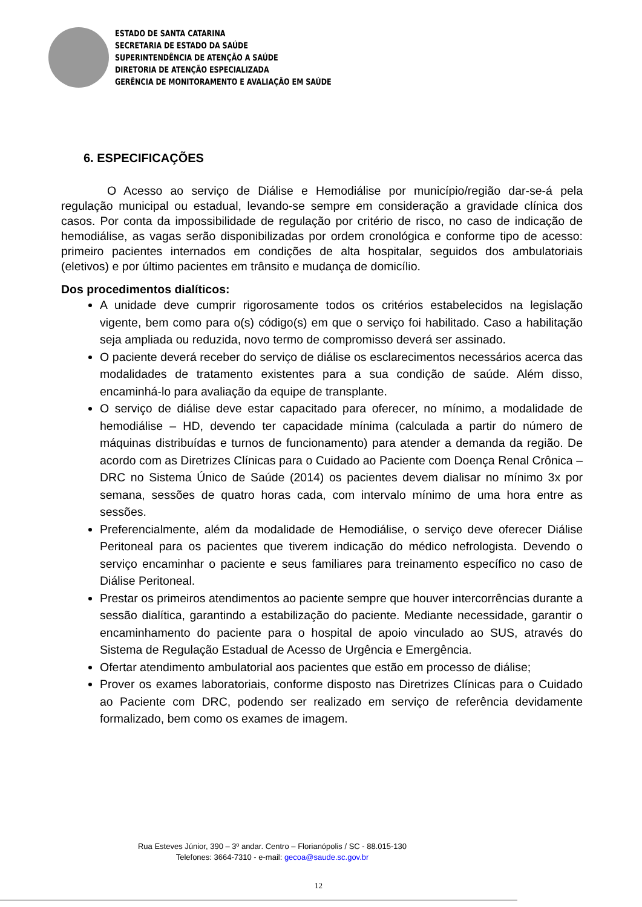ESTADO DE SANTA CATARINA
SECRETARIA DE ESTADO DA SAÚDE
SUPERINTENDÊNCIA DE ATENÇÃO A SAÚDE
DIRETORIA DE ATENÇÃO ESPECIALIZADA
GERÊNCIA DE MONITORAMENTO E AVALIAÇÃO EM SAÚDE
6. ESPECIFICAÇÕES
O Acesso ao serviço de Diálise e Hemodiálise por município/região dar-se-á pela regulação municipal ou estadual, levando-se sempre em consideração a gravidade clínica dos casos. Por conta da impossibilidade de regulação por critério de risco, no caso de indicação de hemodiálise, as vagas serão disponibilizadas por ordem cronológica e conforme tipo de acesso: primeiro pacientes internados em condições de alta hospitalar, seguidos dos ambulatoriais (eletivos) e por último pacientes em trânsito e mudança de domicílio.
Dos procedimentos dialíticos:
A unidade deve cumprir rigorosamente todos os critérios estabelecidos na legislação vigente, bem como para o(s) código(s) em que o serviço foi habilitado. Caso a habilitação seja ampliada ou reduzida, novo termo de compromisso deverá ser assinado.
O paciente deverá receber do serviço de diálise os esclarecimentos necessários acerca das modalidades de tratamento existentes para a sua condição de saúde. Além disso, encaminhá-lo para avaliação da equipe de transplante.
O serviço de diálise deve estar capacitado para oferecer, no mínimo, a modalidade de hemodiálise – HD, devendo ter capacidade mínima (calculada a partir do número de máquinas distribuídas e turnos de funcionamento) para atender a demanda da região. De acordo com as Diretrizes Clínicas para o Cuidado ao Paciente com Doença Renal Crônica – DRC no Sistema Único de Saúde (2014) os pacientes devem dialisar no mínimo 3x por semana, sessões de quatro horas cada, com intervalo mínimo de uma hora entre as sessões.
Preferencialmente, além da modalidade de Hemodiálise, o serviço deve oferecer Diálise Peritoneal para os pacientes que tiverem indicação do médico nefrologista. Devendo o serviço encaminhar o paciente e seus familiares para treinamento específico no caso de Diálise Peritoneal.
Prestar os primeiros atendimentos ao paciente sempre que houver intercorrências durante a sessão dialítica, garantindo a estabilização do paciente. Mediante necessidade, garantir o encaminhamento do paciente para o hospital de apoio vinculado ao SUS, através do Sistema de Regulação Estadual de Acesso de Urgência e Emergência.
Ofertar atendimento ambulatorial aos pacientes que estão em processo de diálise;
Prover os exames laboratoriais, conforme disposto nas Diretrizes Clínicas para o Cuidado ao Paciente com DRC, podendo ser realizado em serviço de referência devidamente formalizado, bem como os exames de imagem.
Rua Esteves Júnior, 390 – 3º andar. Centro – Florianópolis / SC - 88.015-130
Telefones: 3664-7310 - e-mail: gecoa@saude.sc.gov.br
12